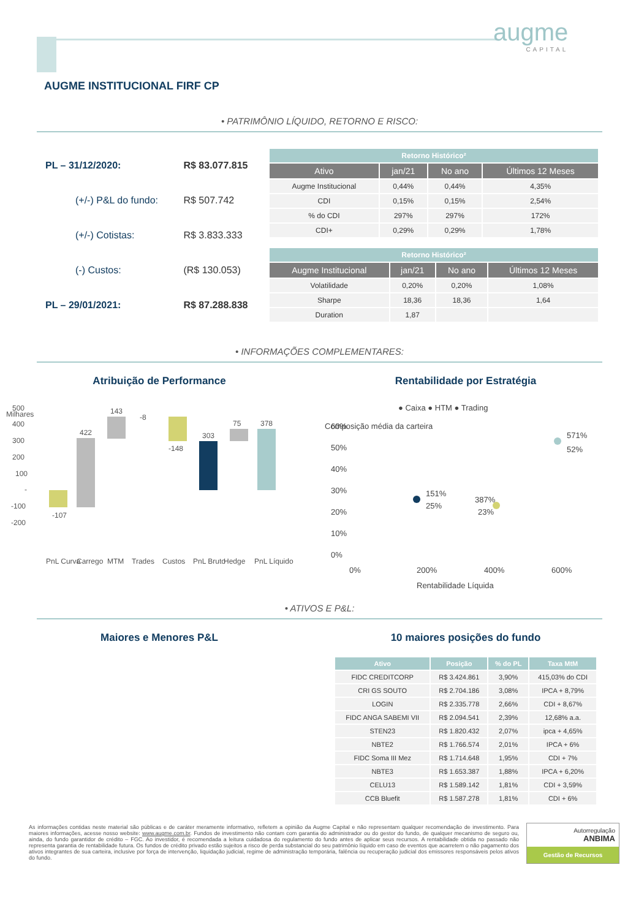augme
CAPITAL
AUGME INSTITUCIONAL FIRF CP
• PATRIMÔNIO LÍQUIDO, RETORNO E RISCO:
| PL – 31/12/2020: | R$ 83.077.815 |
| (+/-) P&L do fundo: | R$ 507.742 |
| (+/-) Cotistas: | R$ 3.833.333 |
| (-) Custos: | (R$ 130.053) |
| PL – 29/01/2021: | R$ 87.288.838 |
| Retorno Histórico² | | | |
| Ativo | jan/21 | No ano | Últimos 12 Meses |
| Augme Institucional | 0,44% | 0,44% | 4,35% |
| CDI | 0,15% | 0,15% | 2,54% |
| % do CDI | 297% | 297% | 172% |
| CDI+ | 0,29% | 0,29% | 1,78% |
| Retorno Histórico² | | | |
| Augme Institucional | jan/21 | No ano | Últimos 12 Meses |
| Volatilidade | 0,20% | 0,20% | 1,08% |
| Sharpe | 18,36 | 18,36 | 1,64 |
| Duration | 1,87 | | |
• INFORMAÇÕES COMPLEMENTARES:
Atribuição de Performance
Milhares
500
400
300
200
100
-
-100
-200
-107
422
143
-8
-148
303
75
378
PnL Curva
Carrego
MTM
Trades
Custos
PnL Bruto
Hedge
PnL Líquido
Rentabilidade por Estratégia
● Caixa ● HTM ● Trading
Composição média da carteira
60%
50%
40%
30%
20%
10%
0%
151%
25%
387%
23%
571%
52%
0%
200%
400%
600%
Rentabilidade Líquida
• ATIVOS E P&L:
Maiores e Menores P&L 10 maiores posições do fundo
| Ativo | Posição | % do PL | Taxa MtM |
| FIDC CREDITCORP | R$ 3.424.861 | 3,90% | 415,03% do CDI |
| CRI GS SOUTO | R$ 2.704.186 | 3,08% | IPCA + 8,79% |
| LOGIN | R$ 2.335.778 | 2,66% | CDI + 8,67% |
| FIDC ANGA SABEMI VII | R$ 2.094.541 | 2,39% | 12,68% a.a. |
| STEN23 | R$ 1.820.432 | 2,07% | ipca + 4,65% |
| NBTE2 | R$ 1.766.574 | 2,01% | IPCA + 6% |
| FIDC Soma III Mez | R$ 1.714.648 | 1,95% | CDI + 7% |
| NBTE3 | R$ 1.653.387 | 1,88% | IPCA + 6,20% |
| CELU13 | R$ 1.589.142 | 1,81% | CDI + 3,59% |
| CCB Bluefit | R$ 1.587.278 | 1,81% | CDI + 6% |
As informações contidas neste material são públicas e de caráter meramente informativo, refletem a opinião da Augme Capital e não representam qualquer recomendação de investimento. Para maiores informações, acesse nosso website: www.augme.com.br. Fundos de investimento não contam com garantia do administrador ou do gestor do fundo, de qualquer mecanismo de seguro ou, ainda, do fundo garantidor de crédito – FGC. Ao investidor, é recomendada a leitura cuidadosa do regulamento do fundo antes de aplicar seus recursos. A rentabilidade obtida no passado não representa garantia de rentabilidade futura. Os fundos de crédito privado estão sujeitos a risco de perda substancial do seu patrimônio líquido em caso de eventos que acarretem o não pagamento dos ativos integrantes de sua carteira, inclusive por força de intervenção, liquidação judicial, regime de administração temporária, falência ou recuperação judicial dos emissores responsáveis pelos ativos do fundo.
Autorregulação
ANBIMA
Gestão de Recursos